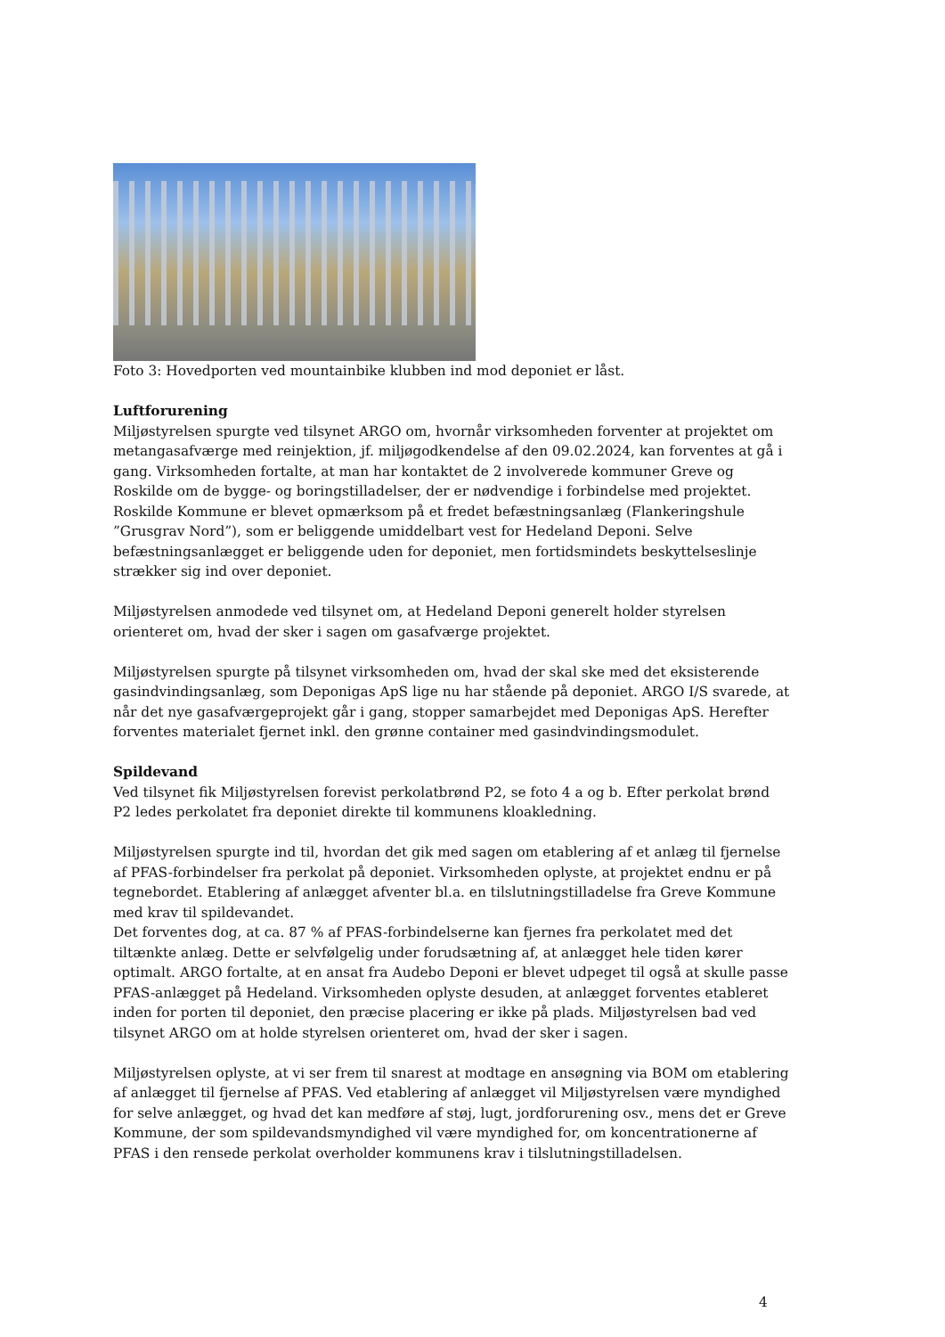Foto 3: Hovedporten ved mountainbike klubben ind mod deponiet er låst.
Luftforurening
Miljøstyrelsen spurgte ved tilsynet ARGO om, hvornår virksomheden forventer at projektet om metangasafværge med reinjektion, jf. miljøgodkendelse af den 09.02.2024, kan forventes at gå i gang. Virksomheden fortalte, at man har kontaktet de 2 involverede kommuner Greve og Roskilde om de bygge- og boringstilladelser, der er nødvendige i forbindelse med projektet. Roskilde Kommune er blevet opmærksom på et fredet befæstningsanlæg (Flankeringshule ”Grusgrav Nord”), som er beliggende umiddelbart vest for Hedeland Deponi. Selve befæstningsanlægget er beliggende uden for deponiet, men fortidsmindets beskyttelseslinje strækker sig ind over deponiet.
Miljøstyrelsen anmodede ved tilsynet om, at Hedeland Deponi generelt holder styrelsen orienteret om, hvad der sker i sagen om gasafværge projektet.
Miljøstyrelsen spurgte på tilsynet virksomheden om, hvad der skal ske med det eksisterende gasindvindingsanlæg, som Deponigas ApS lige nu har stående på deponiet. ARGO I/S svarede, at når det nye gasafværgeprojekt går i gang, stopper samarbejdet med Deponigas ApS. Herefter forventes materialet fjernet inkl. den grønne container med gasindvindingsmodulet.
Spildevand
Ved tilsynet fik Miljøstyrelsen forevist perkolatbrønd P2, se foto 4 a og b. Efter perkolat brønd P2 ledes perkolatet fra deponiet direkte til kommunens kloakledning.
Miljøstyrelsen spurgte ind til, hvordan det gik med sagen om etablering af et anlæg til fjernelse af PFAS-forbindelser fra perkolat på deponiet. Virksomheden oplyste, at projektet endnu er på tegnebordet. Etablering af anlægget afventer bl.a. en tilslutningstilladelse fra Greve Kommune med krav til spildevandet.
Det forventes dog, at ca. 87 % af PFAS-forbindelserne kan fjernes fra perkolatet med det tiltænkte anlæg. Dette er selvfølgelig under forudsætning af, at anlægget hele tiden kører optimalt. ARGO fortalte, at en ansat fra Audebo Deponi er blevet udpeget til også at skulle passe PFAS-anlægget på Hedeland. Virksomheden oplyste desuden, at anlægget forventes etableret inden for porten til deponiet, den præcise placering er ikke på plads. Miljøstyrelsen bad ved tilsynet ARGO om at holde styrelsen orienteret om, hvad der sker i sagen.
Miljøstyrelsen oplyste, at vi ser frem til snarest at modtage en ansøgning via BOM om etablering af anlægget til fjernelse af PFAS. Ved etablering af anlægget vil Miljøstyrelsen være myndighed for selve anlægget, og hvad det kan medføre af støj, lugt, jordforurening osv., mens det er Greve Kommune, der som spildevandsmyndighed vil være myndighed for, om koncentrationerne af PFAS i den rensede perkolat overholder kommunens krav i tilslutningstilladelsen.
4